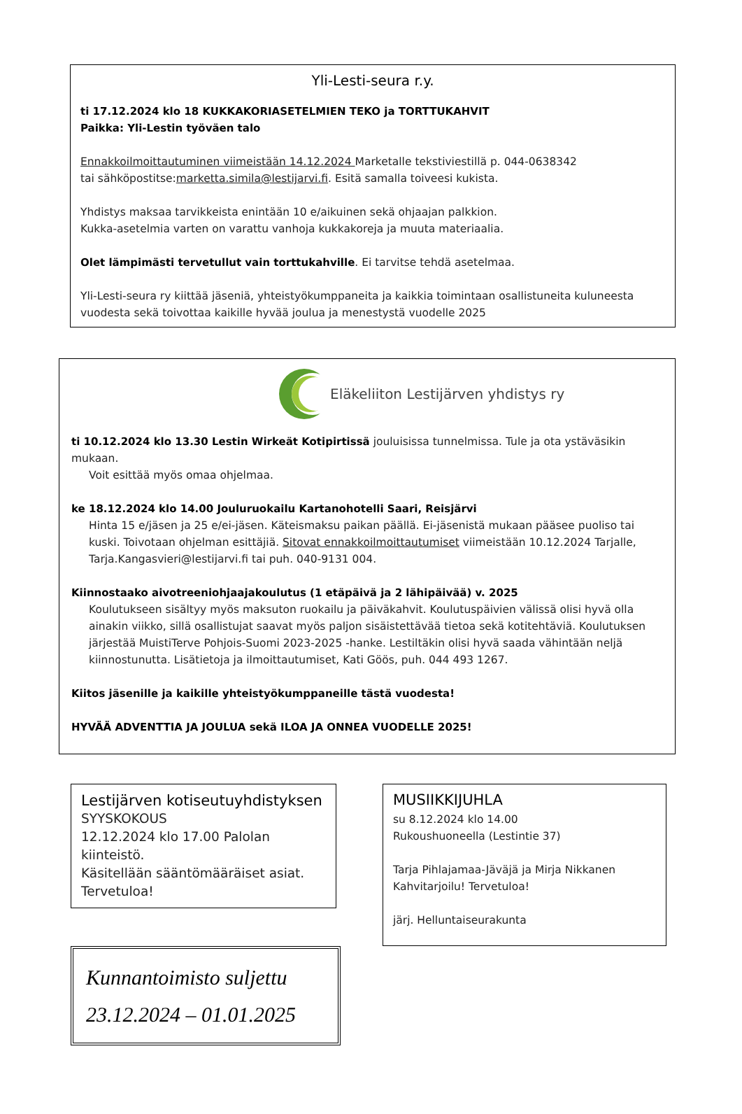Yli-Lesti-seura r.y.
ti 17.12.2024 klo 18 KUKKAKORIASETELMIEN TEKO ja TORTTUKAHVIT
Paikka: Yli-Lestin työväen talo
Ennakkoilmoittautuminen viimeistään 14.12.2024 Marketalle tekstiviestillä p. 044-0638342
tai sähköpostitse:marketta.simila@lestijarvi.fi. Esitä samalla toiveesi kukista.
Yhdistys maksaa tarvikkeista enintään 10 e/aikuinen sekä ohjaajan palkkion.
Kukka-asetelmia varten on varattu vanhoja kukkakoreja ja muuta materiaalia.
Olet lämpimästi tervetullut vain torttukahville. Ei tarvitse tehdä asetelmaa.
Yli-Lesti-seura ry kiittää jäseniä, yhteistyökumppaneita ja kaikkia toimintaan osallistuneita kuluneesta vuodesta sekä toivottaa kaikille hyvää joulua ja menestystä vuodelle 2025
Eläkeliiton Lestijärven yhdistys ry
ti 10.12.2024 klo 13.30 Lestin Wirkeät Kotipirtissä jouluisissa tunnelmissa. Tule ja ota ystäväsikin mukaan.
Voit esittää myös omaa ohjelmaa.
ke 18.12.2024 klo 14.00 Jouluruokailu Kartanohotelli Saari, Reisjärvi
Hinta 15 e/jäsen ja 25 e/ei-jäsen. Käteismaksu paikan päällä. Ei-jäsenistä mukaan pääsee puoliso tai kuski. Toivotaan ohjelman esittäjiä. Sitovat ennakkoilmoittautumiset viimeistään 10.12.2024 Tarjalle, Tarja.Kangasvieri@lestijarvi.fi tai puh. 040-9131 004.
Kiinnostaako aivotreeniohjaajakoulutus (1 etäpäivä ja 2 lähipäivää) v. 2025
Koulutukseen sisältyy myös maksuton ruokailu ja päiväkahvit. Koulutuspäivien välissä olisi hyvä olla ainakin viikko, sillä osallistujat saavat myös paljon sisäistettävää tietoa sekä kotitehtäviä. Koulutuksen järjestää MuistiTerve Pohjois-Suomi 2023-2025 -hanke. Lestiltäkin olisi hyvä saada vähintään neljä kiinnostunutta. Lisätietoja ja ilmoittautumiset, Kati Göös, puh. 044 493 1267.
Kiitos jäsenille ja kaikille yhteistyökumppaneille tästä vuodesta!
HYVÄÄ ADVENTTIA JA JOULUA sekä ILOA JA ONNEA VUODELLE 2025!
Lestijärven kotiseutuyhdistyksen
SYYSKOKOUS
12.12.2024 klo 17.00 Palolan kiinteistö.
Käsitellään sääntömääräiset asiat.
Tervetuloa!
Kunnantoimisto suljettu
23.12.2024 – 01.01.2025
MUSIIKKIJUHLA
su 8.12.2024 klo 14.00
Rukoushuoneella (Lestintie 37)
Tarja Pihlajamaa-Jäväjä ja Mirja Nikkanen
Kahvitarjoilu! Tervetuloa!
järj. Helluntaiseurakunta